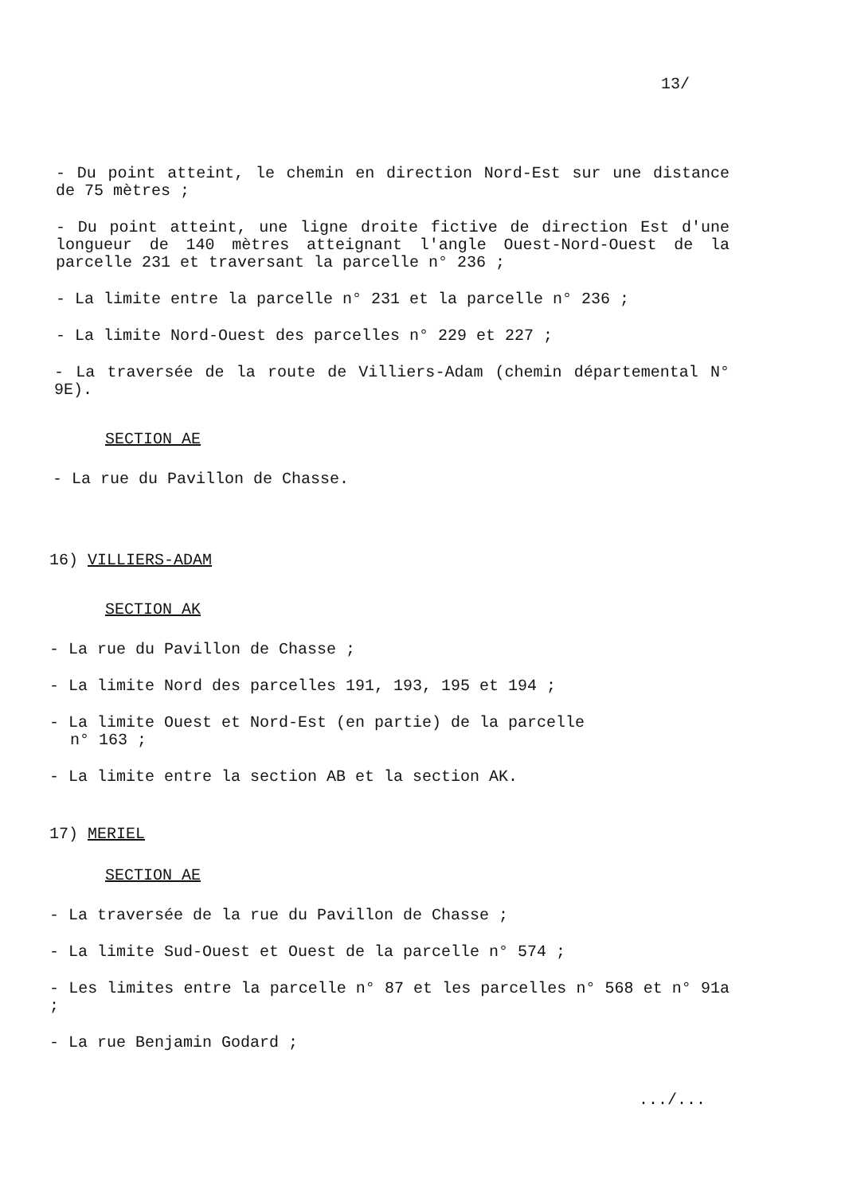13/
- Du point atteint, le chemin en direction Nord-Est sur une distance de 75 mètres ;
- Du point atteint, une ligne droite fictive de direction Est d'une longueur de 140 mètres atteignant l'angle Ouest-Nord-Ouest de la parcelle 231 et traversant la parcelle n° 236 ;
- La limite entre la parcelle n° 231 et la parcelle n° 236 ;
- La limite Nord-Ouest des parcelles n° 229 et 227 ;
- La traversée de la route de Villiers-Adam (chemin départemental N° 9E).
SECTION AE
- La rue du Pavillon de Chasse.
16) VILLIERS-ADAM
SECTION AK
- La rue du Pavillon de Chasse ;
- La limite Nord des parcelles 191, 193, 195 et 194 ;
- La limite Ouest et Nord-Est (en partie) de la parcelle
n° 163 ;
- La limite entre la section AB et la section AK.
17) MERIEL
SECTION AE
- La traversée de la rue du Pavillon de Chasse ;
- La limite Sud-Ouest et Ouest de la parcelle n° 574 ;
- Les limites entre la parcelle n° 87 et les parcelles n° 568 et n° 91a ;
- La rue Benjamin Godard ;
.../...